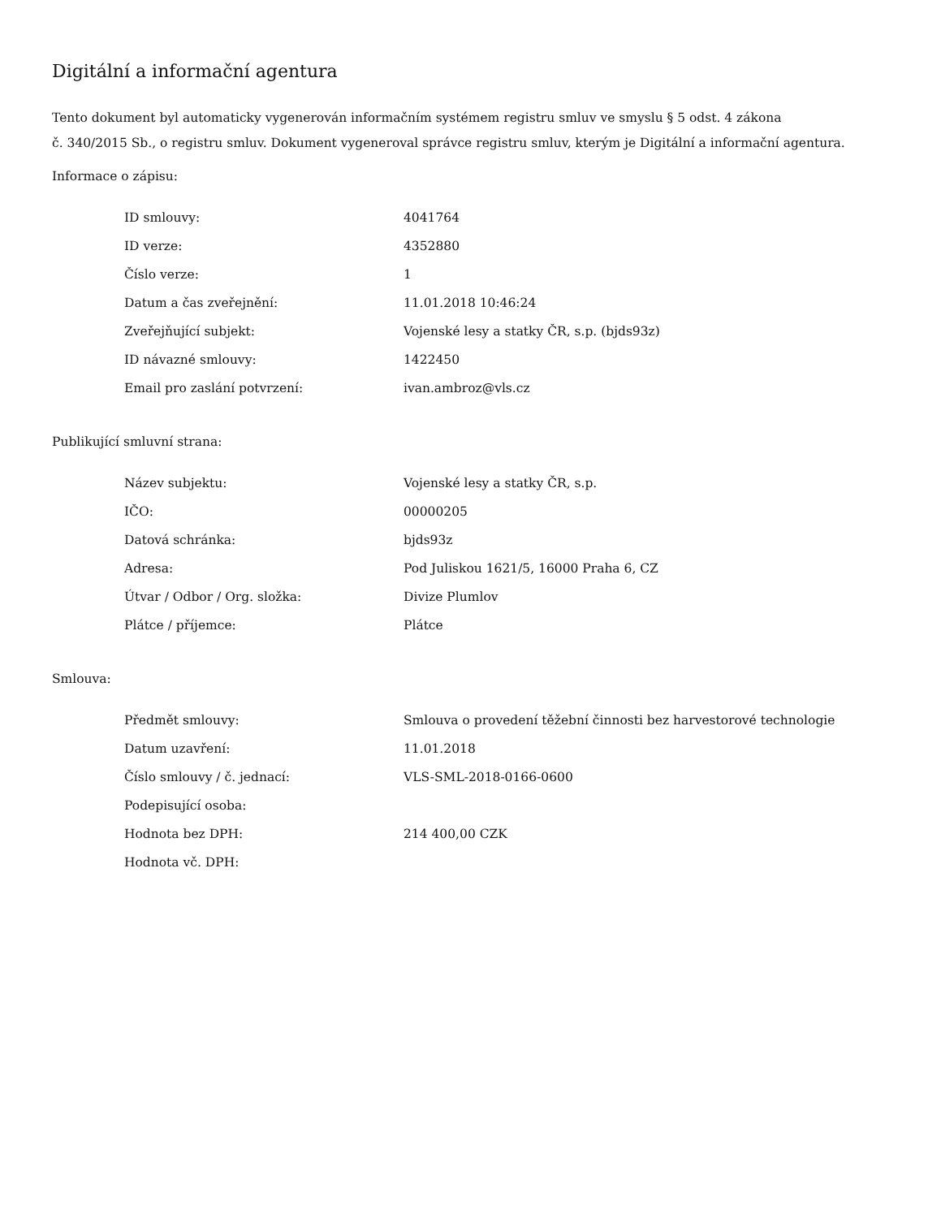Digitální a informační agentura
Tento dokument byl automaticky vygenerován informačním systémem registru smluv ve smyslu § 5 odst. 4 zákona
č. 340/2015 Sb., o registru smluv. Dokument vygeneroval správce registru smluv, kterým je Digitální a informační agentura.
Informace o zápisu:
| ID smlouvy: | 4041764 |
| ID verze: | 4352880 |
| Číslo verze: | 1 |
| Datum a čas zveřejnění: | 11.01.2018 10:46:24 |
| Zveřejňující subjekt: | Vojenské lesy a statky ČR, s.p. (bjds93z) |
| ID návazné smlouvy: | 1422450 |
| Email pro zaslání potvrzení: | ivan.ambroz@vls.cz |
Publikující smluvní strana:
| Název subjektu: | Vojenské lesy a statky ČR, s.p. |
| IČO: | 00000205 |
| Datová schránka: | bjds93z |
| Adresa: | Pod Juliskou 1621/5, 16000 Praha 6, CZ |
| Útvar / Odbor / Org. složka: | Divize Plumlov |
| Plátce / příjemce: | Plátce |
Smlouva:
| Předmět smlouvy: | Smlouva o provedení těžební činnosti bez harvestorové technologie |
| Datum uzavření: | 11.01.2018 |
| Číslo smlouvy / č. jednací: | VLS-SML-2018-0166-0600 |
| Podepisující osoba: | |
| Hodnota bez DPH: | 214 400,00 CZK |
| Hodnota vč. DPH: | |